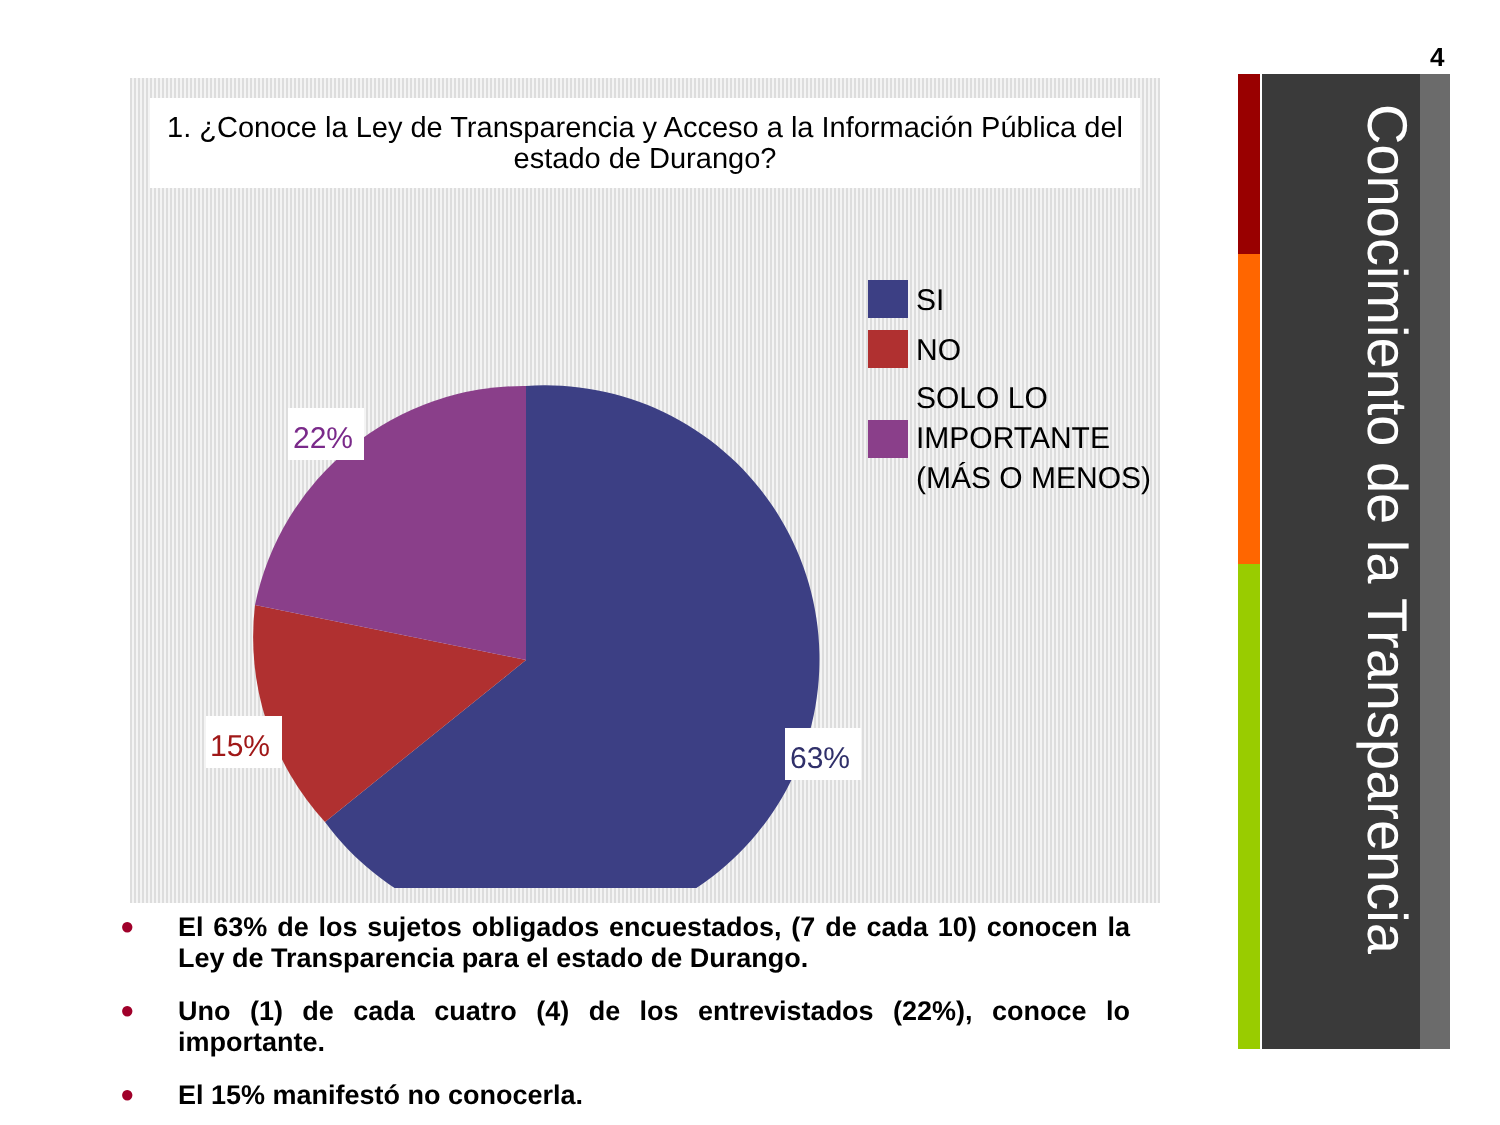4
1. ¿Conoce la Ley de Transparencia y Acceso a la Información Pública del estado de Durango?
22%
15%
63%
SI
NO
SOLO LO
IMPORTANTE
(MÁS O MENOS)
Conocimiento de la Transparencia
● El 63% de los sujetos obligados encuestados, (7 de cada 10) conocen la Ley de Transparencia para el estado de Durango.
● Uno (1) de cada cuatro (4) de los entrevistados (22%), conoce lo importante.
● El 15% manifestó no conocerla.